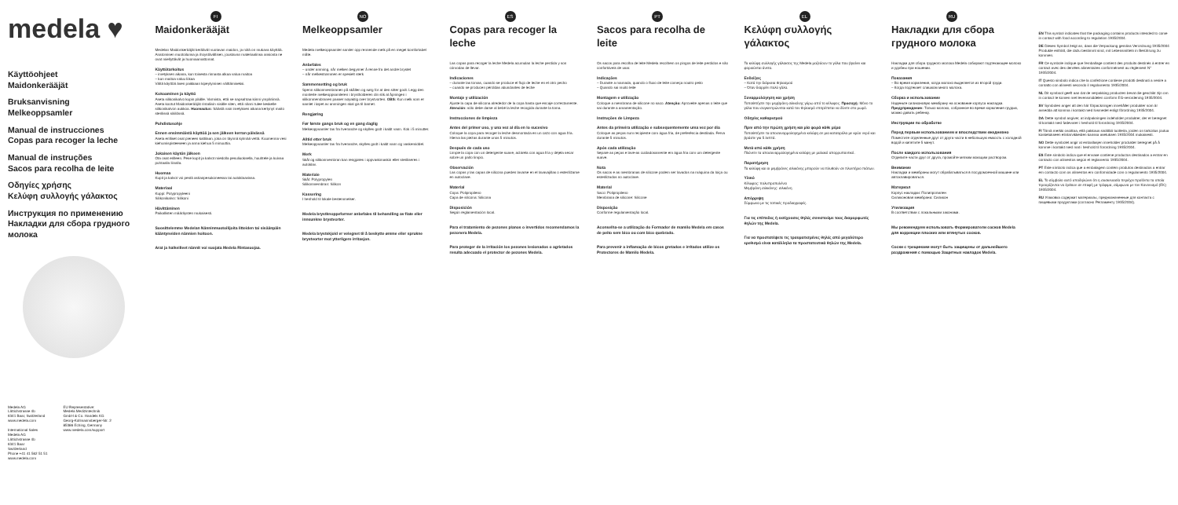medela ♥
Käyttöohjeet
Maidonkerääjät
Bruksanvisning
Melkeoppsamler
Manual de instrucciones
Copas para recoger la leche
Manual de instruções
Sacos para recolha de leite
Οδηγίες χρήσης
Κελύφη συλλογής γάλακτος
Инструкция по применению
Накладки для сбора грудного молока
Medela AG
Lättichstrasse 4b
6341 Baar, Switzerland
www.medela.com
International Sales
Medela AG
Lättichstrasse 4b
6341 Baar
Switzerland
Phone +41 41 562 51 51
www.medela.com
EU Representative:
Medela Medizintechnik
GmbH & Co. Handels KG
Georg-Kollmannsberger-Str. 2
85386 Eching, Germany
www.medela.com/support
FI
Maidonkerääjät
Medelan Maidonkerääjät keräävät vuotavan maidon, ja niitä on mukava käyttää. Anatomisen muotoilunsa ja ihoystävällisen, joustavan materiaalinsa ansiosta ne ovat miellyttävät ja huomaamattomat.
Käyttötarkoitus
– imetyksen aikana, kun toisesta rinnasta alkaa valua maitoa
– kun maitoa valuu liikaa
Vältä käyttöä äsen paikkaan kipeytymisen välttämiseksi.
Kokoaminen ja käyttö
Aseta silikonikalvo kupin päälle. Varmista, että se napsahtaa kiinni ympäriinsä. Aseta kootut Maidonkerääjät rintaliivin sisälle siten, että nänni tulee keskelle silikonikalvon aukkoa. Huomautus: Säästä vain imetyksen aikana kertynyt maito sterilissä säiliössä.
Puhdistusohje
Ennen ensimmäistä käyttöä ja sen jälkeen kerran päivässä
Aseta erilliset osat pieneen kattilaan, joka on täynnä kylmää vettä. Kuumenna vesi kiehumispisteeseen ja anna kiehua 5 minuuttia.
Jokaisen käytön jälkeen
Ota osat erilleen. Pese kupit ja kalvot miedolla pesuliuoksella, huuhtele ja kuivaa puhtaalla liinalla.
Huomaa
Kupit ja kalvot voi pestä astianpesukoneessa tai autoklaavissa.
Materiaal
Kuppi: Polypropyleeni
Silikonikalvo: Silikoni
Hävittäminen
Paikallisten määräysten mukaisesti.
Suosittelemme Medelan Nänninmuotoilijoita litteiden tai sisäänpäin kääntyneiden nännien hoitoon.
Arat ja halkeilleet nännit voi suojata Medela Rintasuojaa.
NO
Melkeoppsamler
Medela melkeoppsamler samler opp rennende melk på en meget komfortabel måte.
Anbefales
– under amming, når melken begynner å renne fra det andre brystet
– når melkestrømmen er spesielt sterk
Sammensetting og bruk
Spenn silikonmembranen på skållen og sørg for at den sitter godt. Legg den monterte melkeoppsamleren i brystholderen din slik at åpningen i silikonmembranen passer nøyaktig over brystvorten. OBS: Kun melk som er samlet i løpet av ammingen skal gis til barnet.
Rengjøring
Før første gangs bruk og en gang daglig
Melkeoppsamler tas fra hverandre og skylles godt i kaldt vann. Kok i 5 minutter.
Alltid etter bruk
Melkeoppsamler tas fra hverandre, skylles godt i kaldt vann og vaskemiddel.
Merk
Skål og silikonmembran kan rengjøres i oppvaskmaskin eller steriliseres i autoklav.
Materiale
Skål: Polypropylen
Silikonmembran: Silikon
Kassering
I henhold til lokale bestemmelser.
Medela brystknoppeformer anbefales til behandling av flate eller innsunkne brystvorter.
Medela brystskjold er velegnet til å beskytte ømme eller sprukne brystvorter mot ytterligere irritasjon.
ES
Copas para recoger la leche
Las copas para recoger la leche Medela acumulan la leche perdida y son cómodas de llevar.
Indicaciones
– durante las tomas, cuando se produce el flujo de leche en el otro pecho
– cuando se producen pérdidas abundantes de leche
Montaje y utilización
Ajuste la capa de silicona alrededor de la copa hasta que encaje correctamente. Atención: sólo debe darse al bebé la leche recogida durante la toma.
Instrucciones de limpieza
Antes del primer uso, y una vez al día en lo sucesivo
Coloque la copa para recoger la leche desmontada en un cazo con agua fría. Hierva las piezas durante unos 5 minutos.
Después de cada uso
Limpie la copa con un detergente suave, aclárela con agua fría y déjela secar sobre un paño limpio.
Observación
Las copas y las capas de silicona pueden lavarse en el lavavajillas o esterilizarse en autoclave.
Material
Copa: Polipropileno
Capa de silicona: Silicona
Disposición
Según reglamentación local.
Para el tratamiento de pezones planos o invertidos reco­mendamos la pezonera Medela.
Para proteger de la irritación los pezones lesionados o agrietados resulta adecuado el protector de pezones Medela.
PT
Sacos para recolha de leite
Os sacos para recolha de leite Medela recolhem os pingos de leite perdidos e são confortáveis de usar.
Indicações
– Durante a mamada, quando o fluxo de leite começa noutro peito
– Quando sai muito leite
Montagem e utilização
Coloque a membrana de silicone no saco. Atenção: Aproveite apenas o leite que sai durante a amamentação.
Instruções de Limpeza
Antes da primeira utilização e subsequentemente uma vez por dia
Coloque as peças num recipiente com água fria, de preferência destilada. Ferva durante 5 minutos.
Após cada utilização
Separe as peças e lave-as cuidadosamente em água fria com um detergente suave.
Nota
Os sacos e as membranas de silicone podem ser lavados na máquina da loiça ou esterilizados no autoclave.
Material
Saco: Polipropileno
Membrana de silicone: Silicone
Disposição
Conforme regulamentação local.
Aconselha-se a utilização do Formador de mamilo Medela em casos de peito sem bico ou com bico quebrado.
Para prevenir a inflamação de bicos gretados e irritados utilize os Protectores de Mamilo Medela.
EL
Κελύφη συλλογής γάλακτος
Τα κελύφη συλλογής γάλακτος της Medela μαζεύουν το γάλα που βγαίνει και φοριούνται άνετα.
Ενδείξεις
– Κατά την διάρκεια θηλασμού
– Όταν διαρρέει πολύ γάλα.
Συναρμολόγηση και χρήση
Τοποθετήστε την μεμβράνη σιλικόνης γύρω από το κέλυφος. Προσοχή: Μόνο το γάλα που συγκεντρώνεται κατά τον θηλασμό επιτρέπεται να δίνετε στο μωρό.
Οδηγίες καθαρισμού
Πριν από την πρώτη χρήση και μία φορά κάθε μέρα
Τοποθετήστε τα αποσυναρμολογημένα κελύφη σε μια κατσαρόλα με κρύο νερό και βράστε για 5 λεπτά.
Μετά από κάθε χρήση
Πλύνετε τα αποσυναρμολογημένα κελύφη με μαλακό απορρυπαντικό.
Παρατήρηση
Τα κελύφη και οι μεμβράνες σιλικόνης μπορούν να πλυθούν σε πλυντήριο πιάτων.
Υλικό
Κέλυφος: πολυπροπυλένιο
Μεμβράνη σιλικόνης: σιλικόνη
Απόρριψη
Σύμφωνα με τις τοπικές προδιαγραφές.
Για τις επίπεδες ή εισέχουσες θηλές συνιστούμε τους διαμορφωτές θηλών της Medela.
Για να προστατέψετε τις τραυματισμένες θηλές από μεγαλύτερο ερεθισμό είναι κατάλληλα τα προστατευτικά θηλών της Medela.
RU
Накладки для сбора грудного молока
Накладки для сбора грудного молока Medela собирают подтекающее молоко и удобны при ношении.
Показания
– Во время кормления, когда молоко выделяется из второй груди.
– Когда подтекает слишком много молока.
Сборка и использование
Наденьте силиконовую мембрану на основание корпуса накладки. Предупреждение: Только молоко, собранное во время кормления грудью, можно давать ребенку.
Инструкции по обработке
Перед первым использованием и впоследствии ежедневно
Поместите отделенные друг от друга части в небольшую емкость с холодной водой и кипятите 5 минут.
После каждого использования
Отделите части друг от друга, промойте мягким моющим раствором.
Внимание
Накладки и мембраны могут обрабатываться в посудомоечной машине или автоклавироваться.
Материал
Корпус накладки: Полипропилен
Силиконовая мембрана: Силикон
Утилизация
В соответствии с локальными законами.
Мы рекомендуем использовать Формирователи сосков Medela для коррекции плоских или втянутых сосков.
Соски с трещинами могут быть защищены от дальнейшего раздражения с помощью Защитных накладок Medela.
EN This symbol indicates that the packaging contains products intended to come in contact with food according to regulation 1935/2004.
DE Dieses Symbol zeigt an, dass die Verpackung gemäss Verordnung 1935/2004 Produkte enthält, die dazu bestimmt sind, mit Lebensmitteln in Berührung zu kommen.
FR Ce symbole indique que l'emballage contient des produits destinés à entrer en contact avec des denrées alimentaires conformément au règlement N° 1935/2004.
IT Questo simbolo indica che la confezione contiene prodotti destinati a venire a contatto con alimenti secondo il regolamento 1935/2004.
NL Dit symbool geeft aan dat de verpakking producten bevat die geschikt zijn om in contact te komen met levensmiddelen conform EG-verordening 1935/2004.
SV Symbolen anger att den här förpackningen innehåller produkter som är avsedda att komma i kontakt med livsmedel enligt förordning 1935/2004.
DA Dette symbol angiver, at indpakningen indeholder produkter, der er beregnet til kontakt med fødevarer i henhold til forordning 1935/2004.
FI Tämä merkki osoittaa, että pakkaus sisältää tuotteita, joiden on tarkoitus joutua kosketukseen elintarvikkeiden kanssa asetuksen 1935/2004 mukaisesti.
NO Dette symbolet angir at emballasjen inneholder produkter beregnet på å komme i kontakt med mat i henhold til forordning 1935/2004.
ES Este símbolo indica que el envase contiene productos destinados a entrar en contacto con alimentos según el reglamento 1935/2004.
PT Este símbolo indica que a embalagem contém produtos destinados a entrar em contacto com os alimentos em conformidade com o regulamento 1935/2004.
EL Το σύμβολο αυτό υποδηλώνει ότι η συσκευασία περιέχει προϊόντα τα οποία προορίζονται να έρθουν σε επαφή με τρόφιμα, σύμφωνα με τον Κανονισμό (ΕΚ) 1935/2004.
RU Упаковка содержит материалы, предназначенные для контакта с пищевыми продуктами (согласно Регламенту 1935/2004).